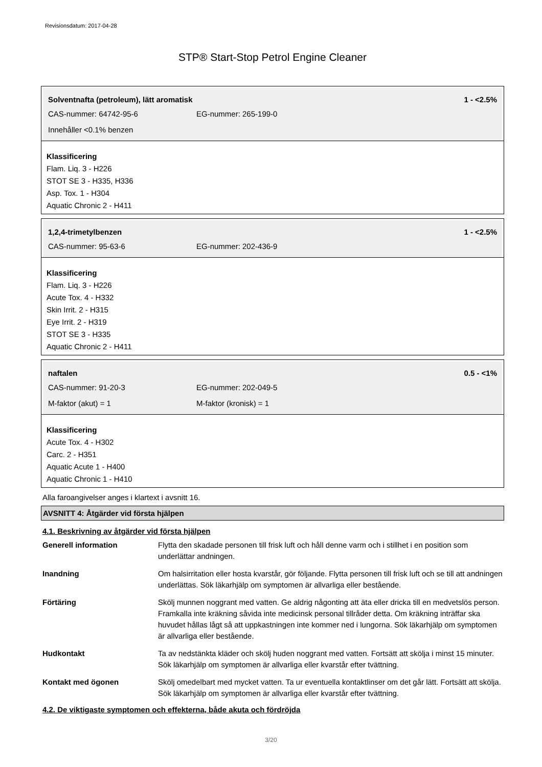Revisionsdatum: 2017-04-28
STP® Start-Stop Petrol Engine Cleaner
Solventnafta (petroleum), lätt aromatisk 1 - <2.5%
CAS-nummer: 64742-95-6 EG-nummer: 265-199-0
Innehåller <0.1% benzen
Klassificering
Flam. Liq. 3 - H226
STOT SE 3 - H335, H336
Asp. Tox. 1 - H304
Aquatic Chronic 2 - H411
1,2,4-trimetylbenzen 1 - <2.5%
CAS-nummer: 95-63-6 EG-nummer: 202-436-9
Klassificering
Flam. Liq. 3 - H226
Acute Tox. 4 - H332
Skin Irrit. 2 - H315
Eye Irrit. 2 - H319
STOT SE 3 - H335
Aquatic Chronic 2 - H411
naftalen 0.5 - <1%
CAS-nummer: 91-20-3 EG-nummer: 202-049-5
M-faktor (akut) = 1 M-faktor (kronisk) = 1
Klassificering
Acute Tox. 4 - H302
Carc. 2 - H351
Aquatic Acute 1 - H400
Aquatic Chronic 1 - H410
Alla faroangivelser anges i klartext i avsnitt 16.
AVSNITT 4: Åtgärder vid första hjälpen
4.1. Beskrivning av åtgärder vid första hjälpen
| Generell information | Flytta den skadade personen till frisk luft och håll denne varm och i stillhet i en position som underlättar andningen. |
| Inandning | Om halsirritation eller hosta kvarstår, gör följande. Flytta personen till frisk luft och se till att andningen underlättas. Sök läkarhjälp om symptomen är allvarliga eller bestående. |
| Förtäring | Skölj munnen noggrant med vatten. Ge aldrig någonting att äta eller dricka till en medvetslös person. Framkalla inte kräkning såvida inte medicinsk personal tillråder detta. Om kräkning inträffar ska huvudet hållas lågt så att uppkastningen inte kommer ned i lungorna. Sök läkarhjälp om symptomen är allvarliga eller bestående. |
| Hudkontakt | Ta av nedstänkta kläder och skölj huden noggrant med vatten. Fortsätt att skölja i minst 15 minuter. Sök läkarhjälp om symptomen är allvarliga eller kvarstår efter tvättning. |
| Kontakt med ögonen | Skölj omedelbart med mycket vatten. Ta ur eventuella kontaktlinser om det går lätt. Fortsätt att skölja. Sök läkarhjälp om symptomen är allvarliga eller kvarstår efter tvättning. |
4.2. De viktigaste symptomen och effekterna, både akuta och fördröjda
3/20